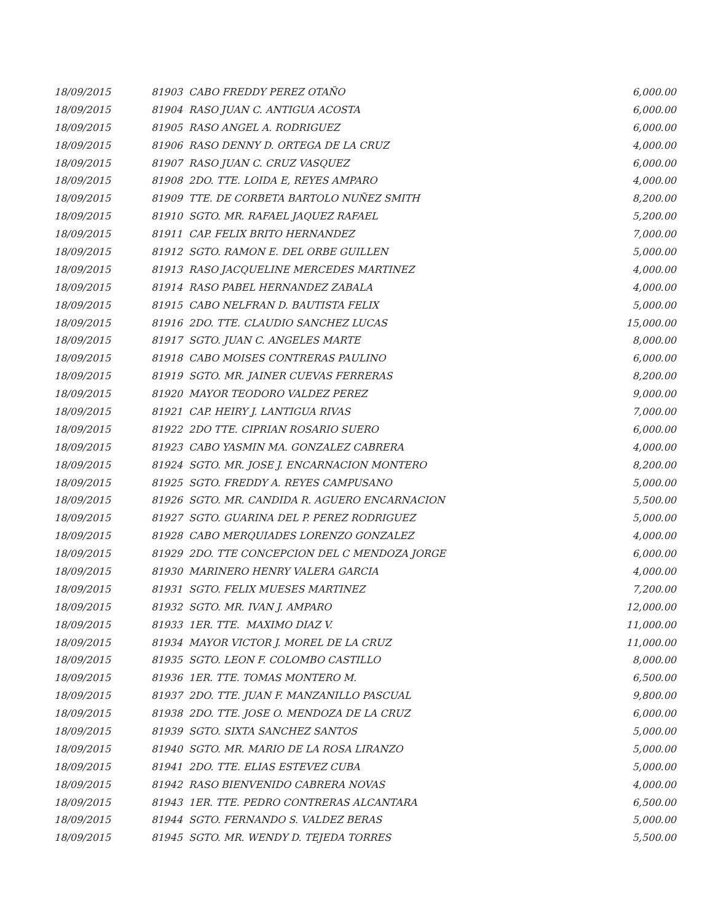| 18/09/2015 | 81903 CABO FREDDY PEREZ OTAÑO | 6,000.00 |
| 18/09/2015 | 81904 RASO JUAN C. ANTIGUA ACOSTA | 6,000.00 |
| 18/09/2015 | 81905 RASO ANGEL A. RODRIGUEZ | 6,000.00 |
| 18/09/2015 | 81906 RASO DENNY D. ORTEGA DE LA CRUZ | 4,000.00 |
| 18/09/2015 | 81907 RASO JUAN C. CRUZ VASQUEZ | 6,000.00 |
| 18/09/2015 | 81908 2DO. TTE. LOIDA E, REYES AMPARO | 4,000.00 |
| 18/09/2015 | 81909 TTE. DE CORBETA BARTOLO NUÑEZ SMITH | 8,200.00 |
| 18/09/2015 | 81910 SGTO. MR. RAFAEL JAQUEZ RAFAEL | 5,200.00 |
| 18/09/2015 | 81911 CAP. FELIX BRITO HERNANDEZ | 7,000.00 |
| 18/09/2015 | 81912 SGTO. RAMON E. DEL ORBE GUILLEN | 5,000.00 |
| 18/09/2015 | 81913 RASO JACQUELINE MERCEDES MARTINEZ | 4,000.00 |
| 18/09/2015 | 81914 RASO PABEL HERNANDEZ ZABALA | 4,000.00 |
| 18/09/2015 | 81915 CABO NELFRAN D. BAUTISTA FELIX | 5,000.00 |
| 18/09/2015 | 81916 2DO. TTE. CLAUDIO SANCHEZ LUCAS | 15,000.00 |
| 18/09/2015 | 81917 SGTO. JUAN C. ANGELES MARTE | 8,000.00 |
| 18/09/2015 | 81918 CABO MOISES CONTRERAS PAULINO | 6,000.00 |
| 18/09/2015 | 81919 SGTO. MR. JAINER CUEVAS FERRERAS | 8,200.00 |
| 18/09/2015 | 81920 MAYOR TEODORO VALDEZ PEREZ | 9,000.00 |
| 18/09/2015 | 81921 CAP. HEIRY J. LANTIGUA RIVAS | 7,000.00 |
| 18/09/2015 | 81922 2DO TTE. CIPRIAN ROSARIO SUERO | 6,000.00 |
| 18/09/2015 | 81923 CABO YASMIN MA. GONZALEZ CABRERA | 4,000.00 |
| 18/09/2015 | 81924 SGTO. MR. JOSE J. ENCARNACION MONTERO | 8,200.00 |
| 18/09/2015 | 81925 SGTO. FREDDY A. REYES CAMPUSANO | 5,000.00 |
| 18/09/2015 | 81926 SGTO. MR. CANDIDA R. AGUERO ENCARNACION | 5,500.00 |
| 18/09/2015 | 81927 SGTO. GUARINA DEL P. PEREZ RODRIGUEZ | 5,000.00 |
| 18/09/2015 | 81928 CABO MERQUIADES LORENZO GONZALEZ | 4,000.00 |
| 18/09/2015 | 81929 2DO. TTE CONCEPCION DEL C MENDOZA JORGE | 6,000.00 |
| 18/09/2015 | 81930 MARINERO HENRY VALERA GARCIA | 4,000.00 |
| 18/09/2015 | 81931 SGTO. FELIX MUESES MARTINEZ | 7,200.00 |
| 18/09/2015 | 81932 SGTO. MR. IVAN J. AMPARO | 12,000.00 |
| 18/09/2015 | 81933 1ER. TTE. MAXIMO DIAZ V. | 11,000.00 |
| 18/09/2015 | 81934 MAYOR VICTOR J. MOREL DE LA CRUZ | 11,000.00 |
| 18/09/2015 | 81935 SGTO. LEON F. COLOMBO CASTILLO | 8,000.00 |
| 18/09/2015 | 81936 1ER. TTE. TOMAS MONTERO M. | 6,500.00 |
| 18/09/2015 | 81937 2DO. TTE. JUAN F. MANZANILLO PASCUAL | 9,800.00 |
| 18/09/2015 | 81938 2DO. TTE. JOSE O. MENDOZA DE LA CRUZ | 6,000.00 |
| 18/09/2015 | 81939 SGTO. SIXTA SANCHEZ SANTOS | 5,000.00 |
| 18/09/2015 | 81940 SGTO. MR. MARIO DE LA ROSA LIRANZO | 5,000.00 |
| 18/09/2015 | 81941 2DO. TTE. ELIAS ESTEVEZ CUBA | 5,000.00 |
| 18/09/2015 | 81942 RASO BIENVENIDO CABRERA NOVAS | 4,000.00 |
| 18/09/2015 | 81943 1ER. TTE. PEDRO CONTRERAS ALCANTARA | 6,500.00 |
| 18/09/2015 | 81944 SGTO. FERNANDO S. VALDEZ BERAS | 5,000.00 |
| 18/09/2015 | 81945 SGTO. MR. WENDY D. TEJEDA TORRES | 5,500.00 |